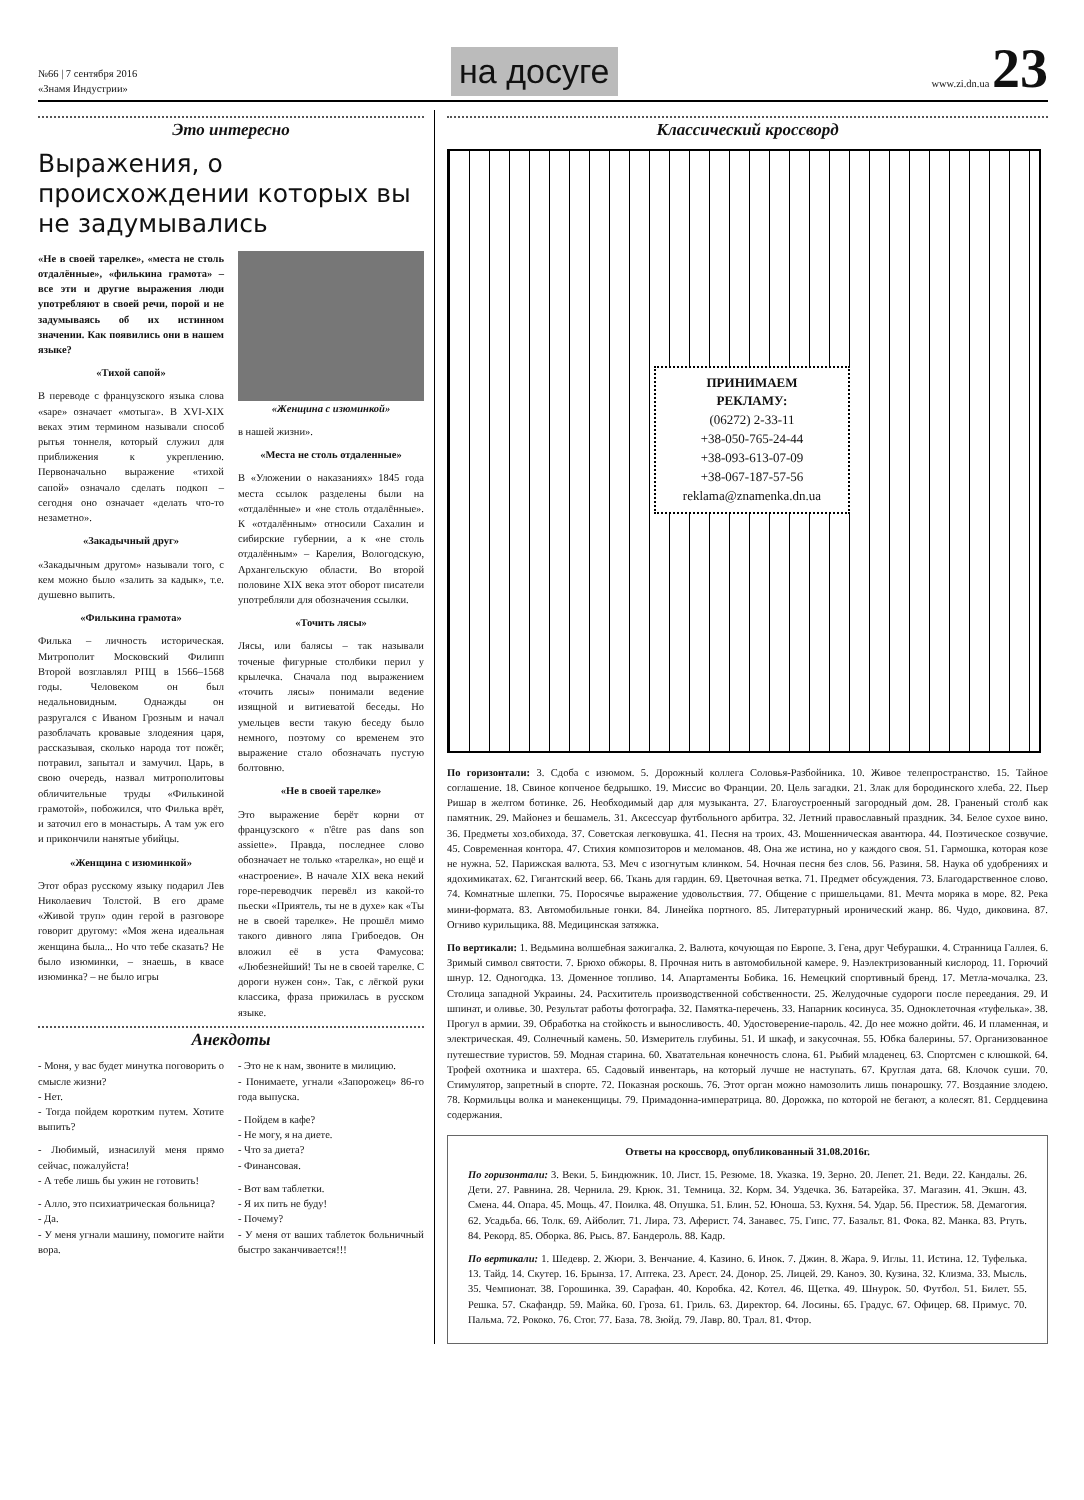№66 | 7 сентября 2016
«Знамя Индустрии»
на досуге
www.zi.dn.ua 23
Это интересно
Выражения, о происхождении которых вы не задумывались
«Не в своей тарелке», «места не столь отдалённые», «филькина грамота» – все эти и другие выражения люди употребляют в своей речи, порой и не задумываясь об их истинном значении. Как появились они в нашем языке?
«Тихой сапой»
В переводе с французского языка слова «sape» означает «мотыга». В XVI-XIX веках этим термином называли способ рытья тоннеля, который служил для приближения к укреплению. Первоначально выражение «тихой сапой» означало сделать подкоп – сегодня оно означает «делать что-то незаметно».
«Закадычный друг»
«Закадычным другом» называли того, с кем можно было «залить за кадык», т.е. душевно выпить.
«Филькина грамота»
Филька – личность историческая. Митрополит Московский Филипп Второй возглавлял РПЦ в 1566–1568 годы. Человеком он был недальновидным. Однажды он разругался с Иваном Грозным и начал разоблачать кровавые злодеяния царя, рассказывая, сколько народа тот пожёг, потравил, запытал и замучил. Царь, в свою очередь, назвал митрополитовы обличительные труды «Филькиной грамотой», побожился, что Филька врёт, и заточил его в монастырь. А там уж его и прикончили нанятые убийцы.
«Женщина с изюминкой»
Этот образ русскому языку подарил Лев Николаевич Толстой. В его драме «Живой труп» один герой в разговоре говорит другому: «Моя жена идеальная женщина была... Но что тебе сказать? Не было изюминки, – знаешь, в квасе изюминка? – не было игры
«Женщина с изюминкой»
в нашей жизни».
«Места не столь отдаленные»
В «Уложении о наказаниях» 1845 года места ссылок разделены были на «отдалённые» и «не столь отдалённые». К «отдалённым» относили Сахалин и сибирские губернии, а к «не столь отдалённым» – Карелия, Вологодскую, Архангельскую области. Во второй половине XIX века этот оборот писатели употребляли для обозначения ссылки.
«Точить лясы»
Лясы, или балясы – так называли точеные фигурные столбики перил у крылечка. Сначала под выражением «точить лясы» понимали ведение изящной и витиеватой беседы. Но умельцев вести такую беседу было немного, поэтому со временем это выражение стало обозначать пустую болтовню.
«Не в своей тарелке»
Это выражение берёт корни от французского « n'être pas dans son assiette». Правда, последнее слово обозначает не только «тарелка», но ещё и «настроение». В начале XIX века некий горе-переводчик перевёл из какой-то пьески «Приятель, ты не в духе» как «Ты не в своей тарелке». Не прошёл мимо такого дивного ляпа Грибоедов. Он вложил её в уста Фамусова: «Любезнейший! Ты не в своей тарелке. С дороги нужен сон». Так, с лёгкой руки классика, фраза прижилась в русском языке.
Анекдоты
- Моня, у вас будет минутка поговорить о смысле жизни?
- Нет.
- Тогда пойдем коротким путем. Хотите выпить?
- Любимый, изнасилуй меня прямо сейчас, пожалуйста!
- А тебе лишь бы ужин не готовить!
- Алло, это психиатрическая больница?
- Да.
- У меня угнали машину, помогите найти вора.
- Это не к нам, звоните в милицию.
- Понимаете, угнали «Запорожец» 86-го года выпуска.
- Пойдем в кафе?
- Не могу, я на диете.
- Что за диета?
- Финансовая.
- Вот вам таблетки.
- Я их пить не буду!
- Почему?
- У меня от ваших таблеток больничный быстро заканчивается!!!
Классический кроссворд
ПРИНИМАЕМ
РЕКЛАМУ:
(06272) 2-33-11
+38-050-765-24-44
+38-093-613-07-09
+38-067-187-57-56
reklama@znamenka.dn.ua
По горизонтали: 3. Сдоба с изюмом. 5. Дорожный коллега Соловья-Разбойника. 10. Живое телепространство. 15. Тайное соглашение. 18. Свиное копченое бедрышко. 19. Миссис во Франции. 20. Цель загадки. 21. Злак для бородинского хлеба. 22. Пьер Ришар в желтом ботинке. 26. Необходимый дар для музыканта. 27. Благоустроенный загородный дом. 28. Граненый столб как памятник. 29. Майонез и бешамель. 31. Аксессуар футбольного арбитра. 32. Летний православный праздник. 34. Белое сухое вино. 36. Предметы хоз.обихода. 37. Советская легковушка. 41. Песня на троих. 43. Мошенническая авантюра. 44. Поэтическое созвучие. 45. Современная контора. 47. Стихия композиторов и меломанов. 48. Она же истина, но у каждого своя. 51. Гармошка, которая козе не нужна. 52. Парижская валюта. 53. Меч с изогнутым клинком. 54. Ночная песня без слов. 56. Разиня. 58. Наука об удобрениях и ядохимикатах. 62. Гигантский веер. 66. Ткань для гардин. 69. Цветочная ветка. 71. Предмет обсуждения. 73. Благодарственное слово. 74. Комнатные шлепки. 75. Поросячье выражение удовольствия. 77. Общение с пришельцами. 81. Мечта моряка в море. 82. Река мини-формата. 83. Автомобильные гонки. 84. Линейка портного. 85. Литературный иронический жанр. 86. Чудо, диковина. 87. Огниво курильщика. 88. Медицинская затяжка.
По вертикали: 1. Ведьмина волшебная зажигалка. 2. Валюта, кочующая по Европе. 3. Гена, друг Чебурашки. 4. Странница Галлея. 6. Зримый символ святости. 7. Брюхо обжоры. 8. Прочная нить в автомобильной камере. 9. Наэлектризованный кислород. 11. Горючий шнур. 12. Одногодка. 13. Доменное топливо. 14. Апартаменты Бобика. 16. Немецкий спортивный бренд. 17. Метла-мочалка. 23. Столица западной Украины. 24. Расхититель производственной собственности. 25. Желудочные судороги после переедания. 29. И шпинат, и оливье. 30. Результат работы фотографа. 32. Памятка-перечень. 33. Напарник косинуса. 35. Одноклеточная «туфелька». 38. Прогул в армии. 39. Обработка на стойкость и выносливость. 40. Удостоверение-пароль. 42. До нее можно дойти. 46. И пламенная, и электрическая. 49. Солнечный камень. 50. Измеритель глубины. 51. И шкаф, и закусочная. 55. Юбка балерины. 57. Организованное путешествие туристов. 59. Модная старина. 60. Хватательная конечность слона. 61. Рыбий младенец. 63. Спортсмен с клюшкой. 64. Трофей охотника и шахтера. 65. Садовый инвентарь, на который лучше не наступать. 67. Круглая дата. 68. Клочок суши. 70. Стимулятор, запретный в спорте. 72. Показная роскошь. 76. Этот орган можно намозолить лишь понарошку. 77. Воздаяние злодею. 78. Кормильцы волка и манекенщицы. 79. Примадонна-императрица. 80. Дорожка, по которой не бегают, а колесят. 81. Сердцевина содержания.
Ответы на кроссворд, опубликованный 31.08.2016г.
По горизонтали: 3. Веки. 5. Биндюжник. 10. Лист. 15. Резюме. 18. Указка. 19. Зерно. 20. Лепет. 21. Веди. 22. Кандалы. 26. Дети. 27. Равнина. 28. Чернила. 29. Крюк. 31. Темница. 32. Корм. 34. Уздечка. 36. Батарейка. 37. Магазин. 41. Экшн. 43. Смена. 44. Опара. 45. Мощь. 47. Поилка. 48. Опушка. 51. Блин. 52. Юноша. 53. Кухня. 54. Удар. 56. Престиж. 58. Демагогия. 62. Усадьба. 66. Толк. 69. Айболит. 71. Лира. 73. Аферист. 74. Занавес. 75. Гипс. 77. Базальт. 81. Фока. 82. Манка. 83. Ртуть. 84. Рекорд. 85. Оборка. 86. Рысь. 87. Бандероль. 88. Кадр.
По вертикали: 1. Шедевр. 2. Жюри. 3. Венчание. 4. Казино. 6. Инок. 7. Джин. 8. Жара. 9. Иглы. 11. Истина. 12. Туфелька. 13. Тайд. 14. Скутер. 16. Брынза. 17. Аптека. 23. Арест. 24. Донор. 25. Лицей. 29. Каноэ. 30. Кузина. 32. Клизма. 33. Мысль. 35. Чемпионат. 38. Горошинка. 39. Сарафан. 40. Коробка. 42. Котел. 46. Щетка. 49. Шнурок. 50. Футбол. 51. Билет. 55. Решка. 57. Скафандр. 59. Майка. 60. Гроза. 61. Гриль. 63. Директор. 64. Лосины. 65. Градус. 67. Офицер. 68. Примус. 70. Пальма. 72. Рококо. 76. Стог. 77. База. 78. Зюйд. 79. Лавр. 80. Трал. 81. Фтор.